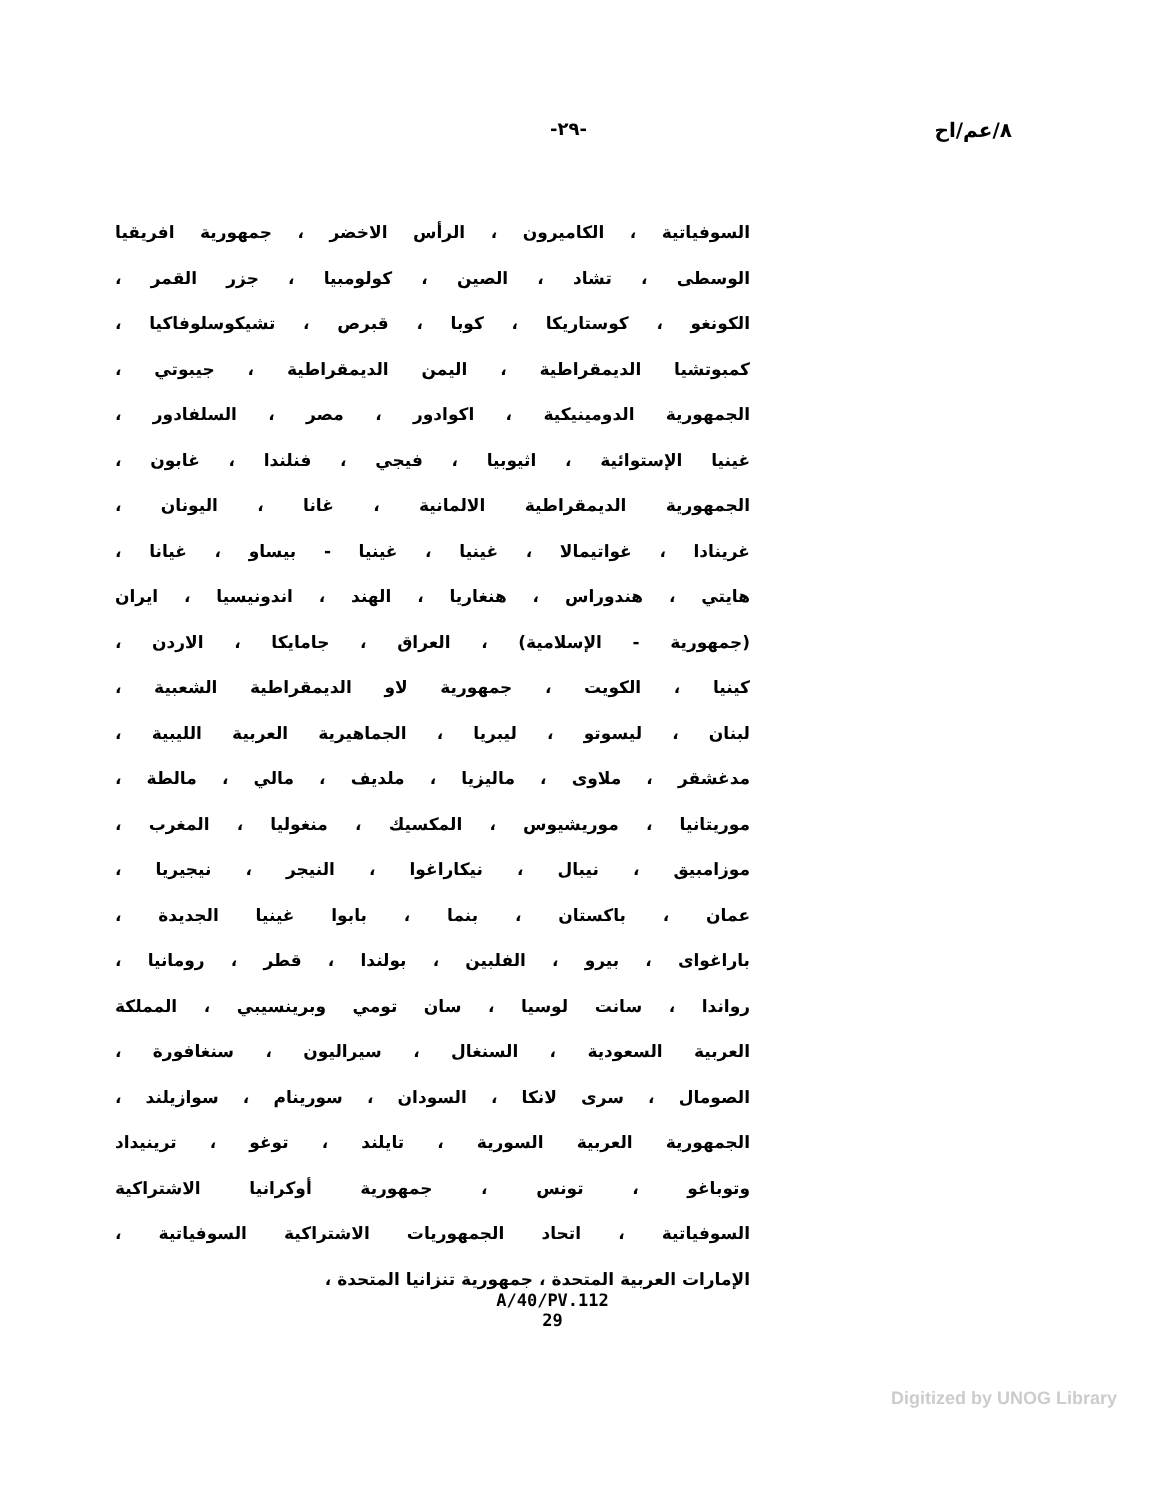٨/عم/اح -٢٩-
السوفياتية ، الكاميرون ، الرأس الاخضر ، جمهورية افريقيا
الوسطى ، تشاد ، الصين ، كولومبيا ، جزر القمر ،
الكونغو ، كوستاريكا ، كوبا ، قبرص ، تشيكوسلوفاكيا ،
كمبوتشيا الديمقراطية ، اليمن الديمقراطية ، جيبوتي ،
الجمهورية الدومينيكية ، اكوادور ، مصر ، السلفادور ،
غينيا الإستوائية ، اثيوبيا ، فيجي ، فنلندا ، غابون ،
الجمهورية الديمقراطية الالمانية ، غانا ، اليونان ،
غرينادا ، غواتيمالا ، غينيا ، غينيا - بيساو ، غيانا ،
هايتي ، هندوراس ، هنغاريا ، الهند ، اندونيسيا ، ايران
(جمهورية - الإسلامية) ، العراق ، جامايكا ، الاردن ،
كينيا ، الكويت ، جمهورية لاو الديمقراطية الشعبية ،
لبنان ، ليسوتو ، ليبريا ، الجماهيرية العربية الليبية ،
مدغشقر ، ملاوى ، ماليزيا ، ملديف ، مالي ، مالطة ،
موريتانيا ، موريشيوس ، المكسيك ، منغوليا ، المغرب ،
موزامبيق ، نيبال ، نيكاراغوا ، النيجر ، نيجيريا ،
عمان ، باكستان ، بنما ، بابوا غينيا الجديدة ،
باراغواى ، بيرو ، الفلبين ، بولندا ، قطر ، رومانيا ،
رواندا ، سانت لوسيا ، سان تومي وبرينسيبي ، المملكة
العربية السعودية ، السنغال ، سيراليون ، سنغافورة ،
الصومال ، سرى لانكا ، السودان ، سورينام ، سوازيلند ،
الجمهورية العربية السورية ، تايلند ، توغو ، ترينيداد
وتوباغو ، تونس ، جمهورية أوكرانيا الاشتراكية
السوفياتية ، اتحاد الجمهوريات الاشتراكية السوفياتية ،
الإمارات العربية المتحدة ، جمهورية تنزانيا المتحدة ،
A/40/PV.112
29
Digitized by UNOG Library